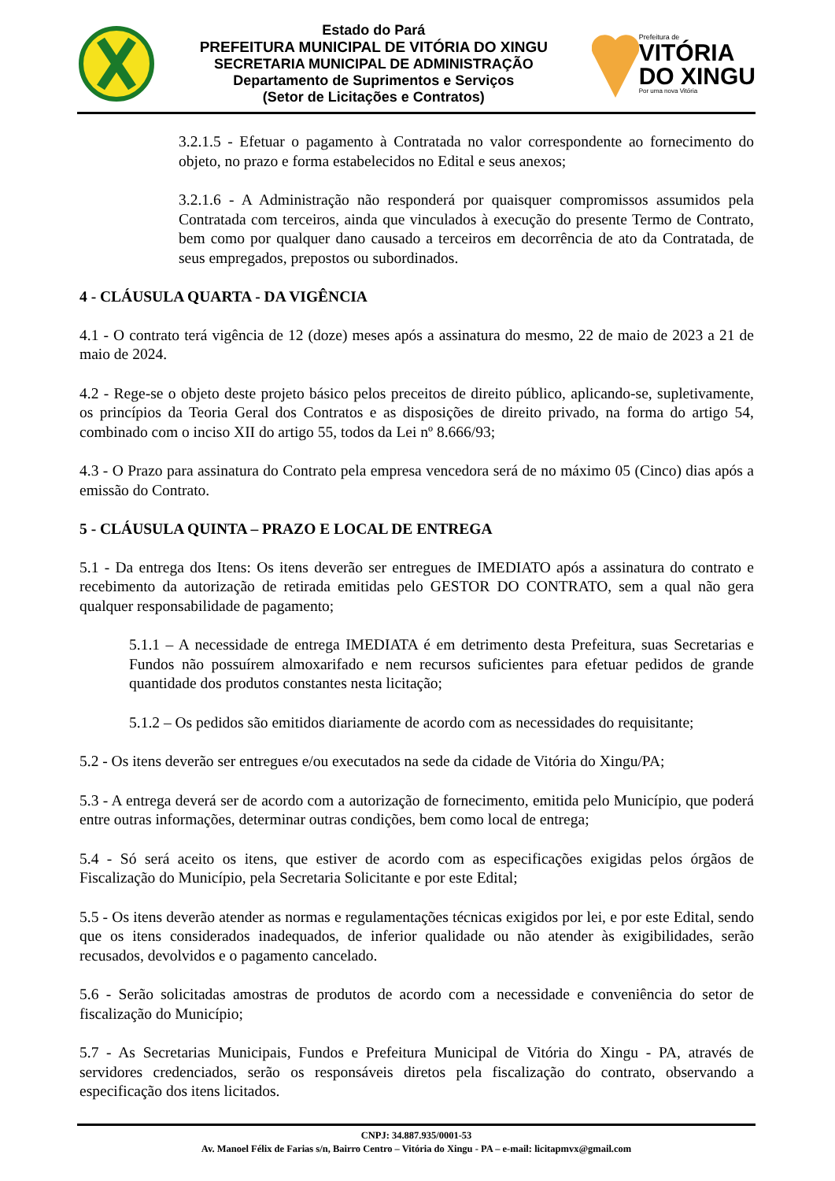Estado do Pará
PREFEITURA MUNICIPAL DE VITÓRIA DO XINGU
SECRETARIA MUNICIPAL DE ADMINISTRAÇÃO
Departamento de Suprimentos e Serviços
(Setor de Licitações e Contratos)
Prefeitura de
VITÓRIA
DO XINGU
Por uma nova Vitória
3.2.1.5 - Efetuar o pagamento à Contratada no valor correspondente ao fornecimento do objeto, no prazo e forma estabelecidos no Edital e seus anexos;
3.2.1.6 - A Administração não responderá por quaisquer compromissos assumidos pela Contratada com terceiros, ainda que vinculados à execução do presente Termo de Contrato, bem como por qualquer dano causado a terceiros em decorrência de ato da Contratada, de seus empregados, prepostos ou subordinados.
4 - CLÁUSULA QUARTA - DA VIGÊNCIA
4.1 - O contrato terá vigência de 12 (doze) meses após a assinatura do mesmo, 22 de maio de 2023 a 21 de maio de 2024.
4.2 - Rege-se o objeto deste projeto básico pelos preceitos de direito público, aplicando-se, supletivamente, os princípios da Teoria Geral dos Contratos e as disposições de direito privado, na forma do artigo 54, combinado com o inciso XII do artigo 55, todos da Lei nº 8.666/93;
4.3 - O Prazo para assinatura do Contrato pela empresa vencedora será de no máximo 05 (Cinco) dias após a emissão do Contrato.
5 - CLÁUSULA QUINTA – PRAZO E LOCAL DE ENTREGA
5.1 - Da entrega dos Itens: Os itens deverão ser entregues de IMEDIATO após a assinatura do contrato e recebimento da autorização de retirada emitidas pelo GESTOR DO CONTRATO, sem a qual não gera qualquer responsabilidade de pagamento;
5.1.1 – A necessidade de entrega IMEDIATA é em detrimento desta Prefeitura, suas Secretarias e Fundos não possuírem almoxarifado e nem recursos suficientes para efetuar pedidos de grande quantidade dos produtos constantes nesta licitação;
5.1.2 – Os pedidos são emitidos diariamente de acordo com as necessidades do requisitante;
5.2 - Os itens deverão ser entregues e/ou executados na sede da cidade de Vitória do Xingu/PA;
5.3 - A entrega deverá ser de acordo com a autorização de fornecimento, emitida pelo Município, que poderá entre outras informações, determinar outras condições, bem como local de entrega;
5.4 - Só será aceito os itens, que estiver de acordo com as especificações exigidas pelos órgãos de Fiscalização do Município, pela Secretaria Solicitante e por este Edital;
5.5 - Os itens deverão atender as normas e regulamentações técnicas exigidos por lei, e por este Edital, sendo que os itens considerados inadequados, de inferior qualidade ou não atender às exigibilidades, serão recusados, devolvidos e o pagamento cancelado.
5.6 - Serão solicitadas amostras de produtos de acordo com a necessidade e conveniência do setor de fiscalização do Município;
5.7 - As Secretarias Municipais, Fundos e Prefeitura Municipal de Vitória do Xingu - PA, através de servidores credenciados, serão os responsáveis diretos pela fiscalização do contrato, observando a especificação dos itens licitados.
CNPJ: 34.887.935/0001-53
Av. Manoel Félix de Farias s/n, Bairro Centro – Vitória do Xingu - PA – e-mail: licitapmvx@gmail.com